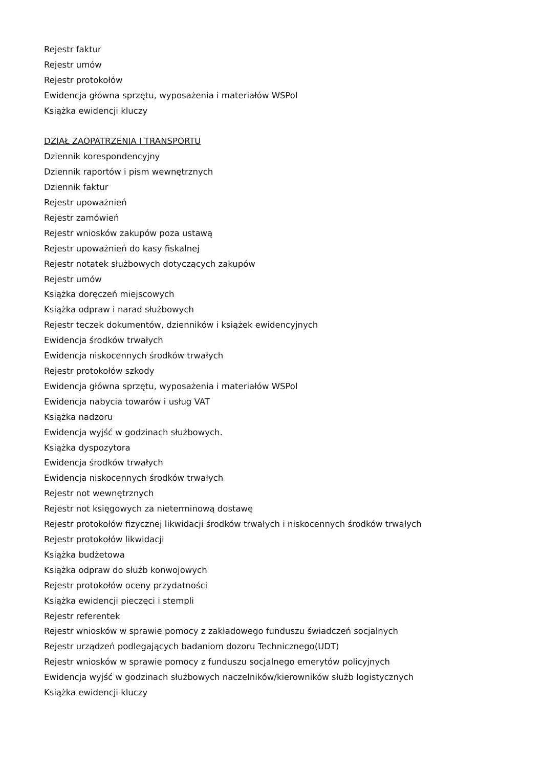Rejestr faktur
Rejestr umów
Rejestr protokołów
Ewidencja główna sprzętu, wyposażenia i materiałów WSPol
Książka ewidencji kluczy
DZIAŁ ZAOPATRZENIA I TRANSPORTU
Dziennik korespondencyjny
Dziennik raportów i pism wewnętrznych
Dziennik faktur
Rejestr upoważnień
Rejestr zamówień
Rejestr wniosków zakupów poza ustawą
Rejestr upoważnień do kasy fiskalnej
Rejestr notatek służbowych dotyczących zakupów
Rejestr umów
Książka doręczeń miejscowych
Książka odpraw i narad służbowych
Rejestr teczek dokumentów, dzienników i książek ewidencyjnych
Ewidencja środków trwałych
Ewidencja niskocennych środków trwałych
Rejestr protokołów szkody
Ewidencja główna sprzętu, wyposażenia i materiałów WSPol
Ewidencja nabycia towarów i usług VAT
Książka nadzoru
Ewidencja wyjść w godzinach służbowych.
Książka dyspozytora
Ewidencja środków trwałych
Ewidencja niskocennych środków trwałych
Rejestr not wewnętrznych
Rejestr not księgowych za nieterminową dostawę
Rejestr protokołów fizycznej likwidacji środków trwałych i niskocennych środków trwałych
Rejestr protokołów likwidacji
Książka budżetowa
Książka odpraw do służb konwojowych
Rejestr protokołów oceny przydatności
Książka ewidencji pieczęci i stempli
Rejestr referentek
Rejestr wniosków w sprawie pomocy z zakładowego funduszu świadczeń socjalnych
Rejestr urządzeń podlegających badaniom dozoru Technicznego(UDT)
Rejestr wniosków w sprawie pomocy z funduszu socjalnego emerytów policyjnych
Ewidencja wyjść w godzinach służbowych naczelników/kierowników służb logistycznych
Książka ewidencji kluczy